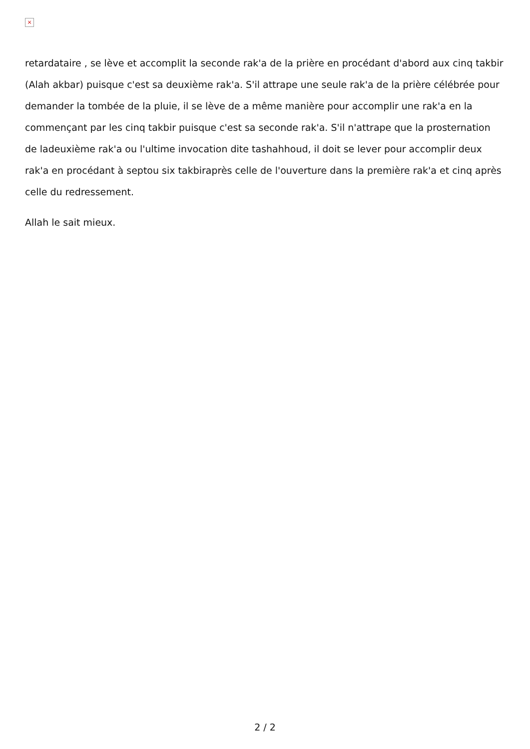×
retardataire , se lève et accomplit la seconde rak'a de la prière en procédant d'abord aux cinq takbir (Alah akbar) puisque c'est sa deuxième rak'a. S'il attrape une seule rak'a de la prière célébrée pour demander la tombée de la pluie, il se lève de a même manière pour accomplir une rak'a en la commençant par les cinq takbir puisque c'est sa seconde rak'a. S'il n'attrape que la prosternation de ladeuxième rak'a ou l'ultime invocation dite tashahhoud, il doit se lever pour accomplir deux rak'a en procédant à septou six takbiraprès celle de l'ouverture dans la première rak'a et cinq après celle du redressement.
Allah le sait mieux.
2 / 2